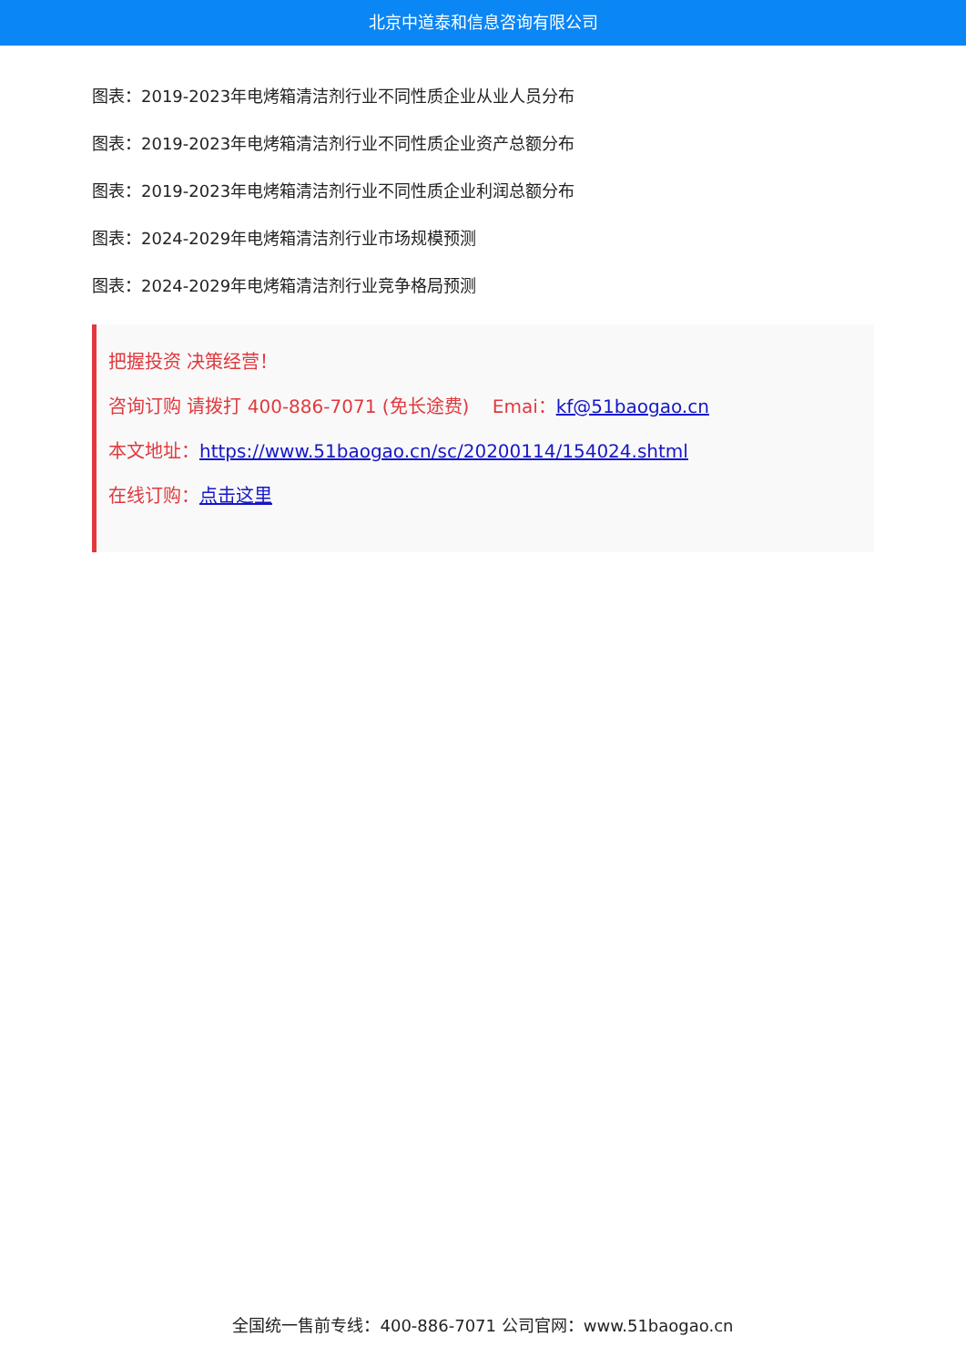北京中道泰和信息咨询有限公司
图表：2019-2023年电烤箱清洁剂行业不同性质企业从业人员分布
图表：2019-2023年电烤箱清洁剂行业不同性质企业资产总额分布
图表：2019-2023年电烤箱清洁剂行业不同性质企业利润总额分布
图表：2024-2029年电烤箱清洁剂行业市场规模预测
图表：2024-2029年电烤箱清洁剂行业竞争格局预测
把握投资 决策经营！
咨询订购 请拨打 400-886-7071 (免长途费) Emai：kf@51baogao.cn
本文地址：https://www.51baogao.cn/sc/20200114/154024.shtml
在线订购：点击这里
全国统一售前专线：400-886-7071 公司官网：www.51baogao.cn